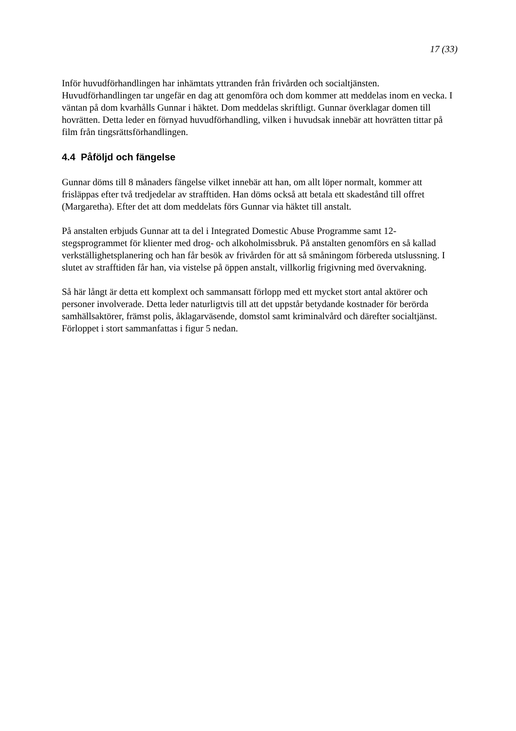17 (33)
Inför huvudförhandlingen har inhämtats yttranden från frivården och socialtjänsten. Huvudförhandlingen tar ungefär en dag att genomföra och dom kommer att meddelas inom en vecka. I väntan på dom kvarhålls Gunnar i häktet. Dom meddelas skriftligt. Gunnar överklagar domen till hovrätten. Detta leder en förnyad huvudförhandling, vilken i huvudsak innebär att hovrätten tittar på film från tingsrättsförhandlingen.
4.4 Påföljd och fängelse
Gunnar döms till 8 månaders fängelse vilket innebär att han, om allt löper normalt, kommer att frisläppas efter två tredjedelar av strafftiden. Han döms också att betala ett skadestånd till offret (Margaretha). Efter det att dom meddelats förs Gunnar via häktet till anstalt.
På anstalten erbjuds Gunnar att ta del i Integrated Domestic Abuse Programme samt 12-stegsprogrammet för klienter med drog- och alkoholmissbruk. På anstalten genomförs en så kallad verkställighetsplanering och han får besök av frivården för att så småningom förbereda utslussning. I slutet av strafftiden får han, via vistelse på öppen anstalt, villkorlig frigivning med övervakning.
Så här långt är detta ett komplext och sammansatt förlopp med ett mycket stort antal aktörer och personer involverade. Detta leder naturligtvis till att det uppstår betydande kostnader för berörda samhällsaktörer, främst polis, åklagarväsende, domstol samt kriminalvård och därefter socialtjänst. Förloppet i stort sammanfattas i figur 5 nedan.